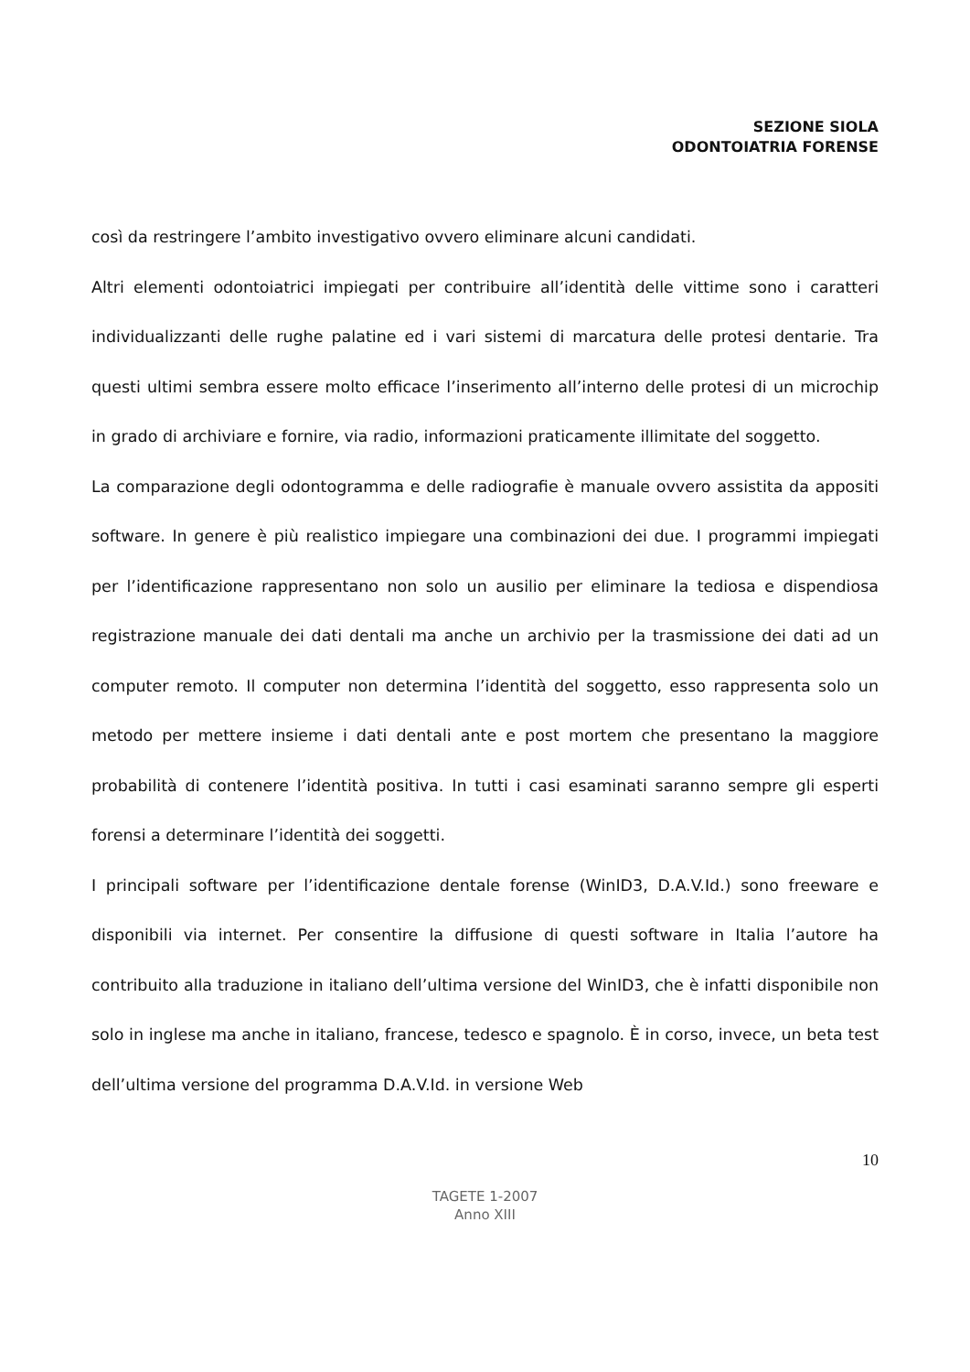SEZIONE SIOLA
ODONTOIATRIA FORENSE
così da restringere l’ambito investigativo ovvero eliminare alcuni candidati.
Altri elementi odontoiatrici impiegati per contribuire all’identità delle vittime sono i caratteri individualizzanti delle rughe palatine ed i vari sistemi di marcatura delle protesi dentarie. Tra questi ultimi sembra essere molto efficace l’inserimento all’interno delle protesi di un microchip in grado di archiviare e fornire, via radio, informazioni praticamente illimitate del soggetto.
La comparazione degli odontogramma e delle radiografie è manuale ovvero assistita da appositi software. In genere è più realistico impiegare una combinazioni dei due. I programmi impiegati per l’identificazione rappresentano non solo un ausilio per eliminare la tediosa e dispendiosa registrazione manuale dei dati dentali ma anche un archivio per la trasmissione dei dati ad un computer remoto. Il computer non determina l’identità del soggetto, esso rappresenta solo un metodo per mettere insieme i dati dentali ante e post mortem che presentano la maggiore probabilità di contenere l’identità positiva. In tutti i casi esaminati saranno sempre gli esperti forensi a determinare l’identità dei soggetti.
I principali software per l’identificazione dentale forense (WinID3, D.A.V.Id.) sono freeware e disponibili via internet. Per consentire la diffusione di questi software in Italia l’autore ha contribuito alla traduzione in italiano dell’ultima versione del WinID3, che è infatti disponibile non solo in inglese ma anche in italiano, francese, tedesco e spagnolo. È in corso, invece, un beta test dell’ultima versione del programma D.A.V.Id. in versione Web
10
TAGETE 1-2007
Anno XIII